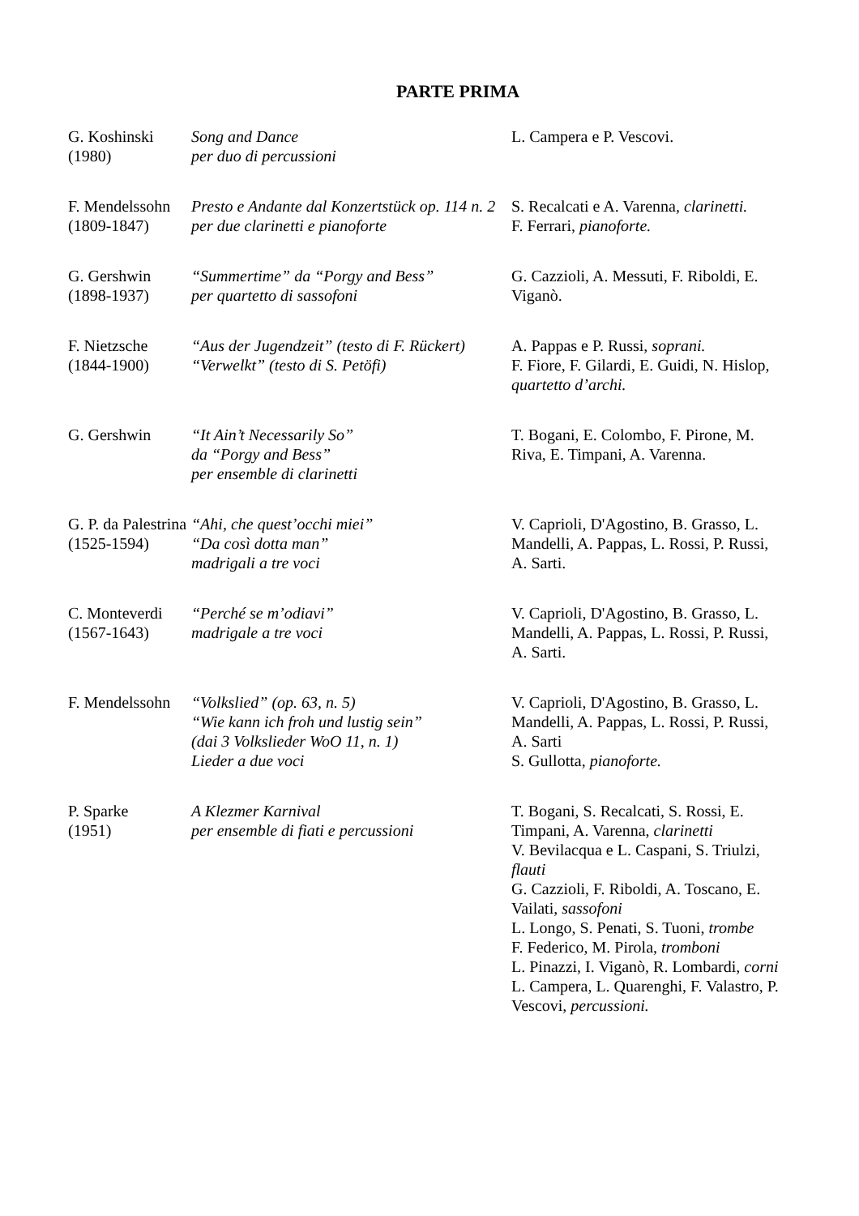PARTE PRIMA
| G. Koshinski (1980) | Song and Dance per duo di percussioni | L. Campera e P. Vescovi. |
| F. Mendelssohn (1809-1847) | Presto e Andante dal Konzertstück op. 114 n. 2 per due clarinetti e pianoforte | S. Recalcati e A. Varenna, clarinetti. F. Ferrari, pianoforte. |
| G. Gershwin (1898-1937) | “Summertime” da “Porgy and Bess” per quartetto di sassofoni | G. Cazzioli, A. Messuti, F. Riboldi, E. Viganò. |
| F. Nietzsche (1844-1900) | “Aus der Jugendzeit” (testo di F. Rückert) “Verwelkt” (testo di S. Petöfi) | A. Pappas e P. Russi, soprani. F. Fiore, F. Gilardi, E. Guidi, N. Hislop, quartetto d’archi. |
| G. Gershwin | “It Ain’t Necessarily So” da “Porgy and Bess” per ensemble di clarinetti | T. Bogani, E. Colombo, F. Pirone, M. Riva, E. Timpani, A. Varenna. |
| G. P. da Palestrina (1525-1594) | “Ahi, che quest’occhi miei” “Da così dotta man” madrigali a tre voci | V. Caprioli, D'Agostino, B. Grasso, L. Mandelli, A. Pappas, L. Rossi, P. Russi, A. Sarti. |
| C. Monteverdi (1567-1643) | “Perché se m’odiavi” madrigale a tre voci | V. Caprioli, D'Agostino, B. Grasso, L. Mandelli, A. Pappas, L. Rossi, P. Russi, A. Sarti. |
| F. Mendelssohn | “Volkslied” (op. 63, n. 5) “Wie kann ich froh und lustig sein” (dai 3 Volkslieder WoO 11, n. 1) Lieder a due voci | V. Caprioli, D'Agostino, B. Grasso, L. Mandelli, A. Pappas, L. Rossi, P. Russi, A. Sarti S. Gullotta, pianoforte. |
| P. Sparke (1951) | A Klezmer Karnival per ensemble di fiati e percussioni | T. Bogani, S. Recalcati, S. Rossi, E. Timpani, A. Varenna, clarinetti V. Bevilacqua e L. Caspani, S. Triulzi, flauti G. Cazzioli, F. Riboldi, A. Toscano, E. Vailati, sassofoni L. Longo, S. Penati, S. Tuoni, trombe F. Federico, M. Pirola, tromboni L. Pinazzi, I. Viganò, R. Lombardi, corni L. Campera, L. Quarenghi, F. Valastro, P. Vescovi, percussioni. |